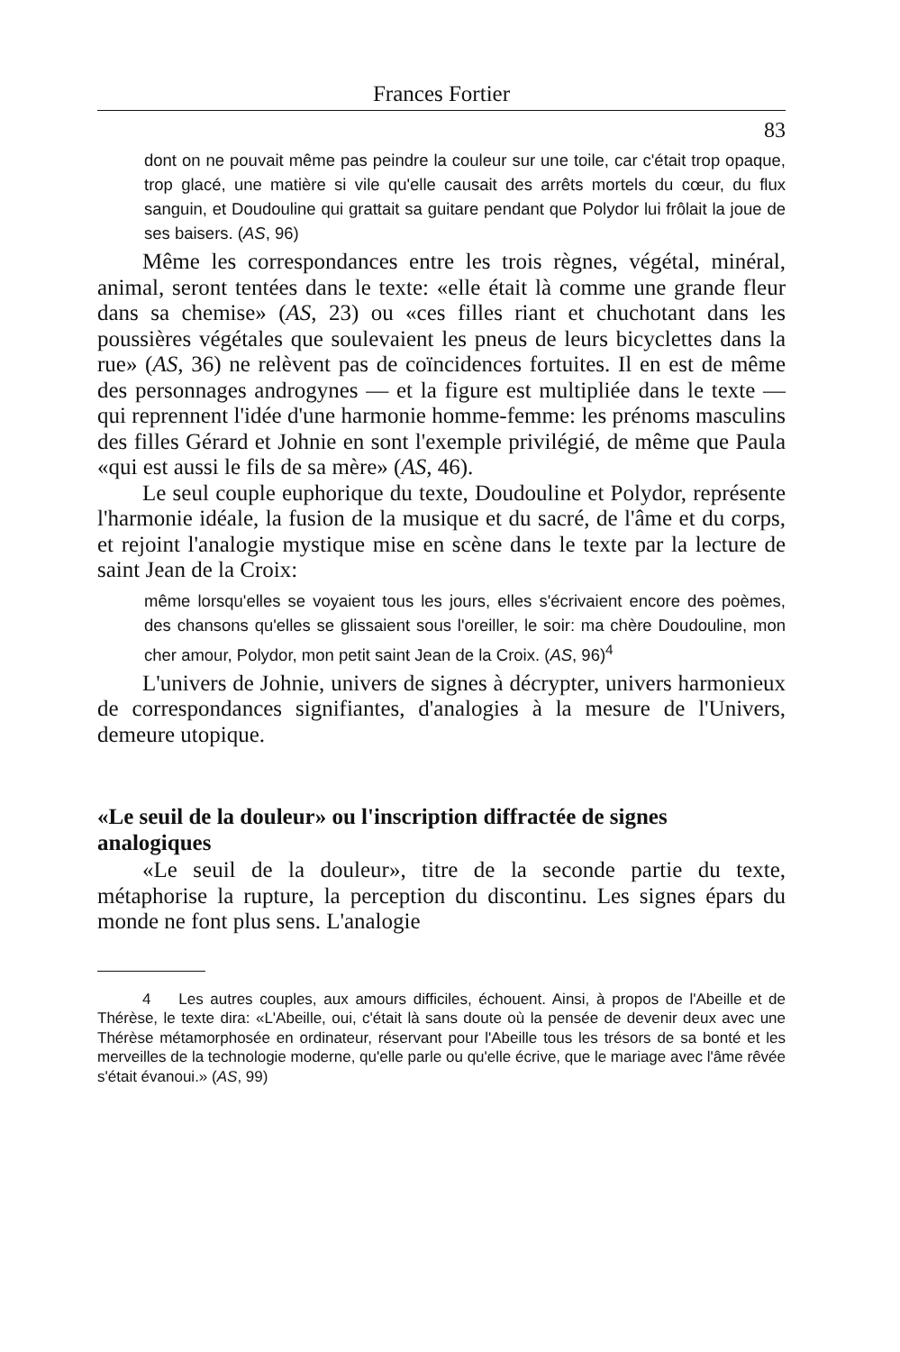Frances Fortier
83
dont on ne pouvait même pas peindre la couleur sur une toile, car c'était trop opaque, trop glacé, une matière si vile qu'elle causait des arrêts mortels du cœur, du flux sanguin, et Doudouline qui grattait sa guitare pendant que Polydor lui frôlait la joue de ses baisers. (AS, 96)
Même les correspondances entre les trois règnes, végétal, minéral, animal, seront tentées dans le texte: «elle était là comme une grande fleur dans sa chemise» (AS, 23) ou «ces filles riant et chuchotant dans les poussières végétales que soulevaient les pneus de leurs bicyclettes dans la rue» (AS, 36) ne relèvent pas de coïncidences fortuites. Il en est de même des personnages androgynes — et la figure est multipliée dans le texte — qui reprennent l'idée d'une harmonie homme-femme: les prénoms masculins des filles Gérard et Johnie en sont l'exemple privilégié, de même que Paula «qui est aussi le fils de sa mère» (AS, 46).
Le seul couple euphorique du texte, Doudouline et Polydor, représente l'harmonie idéale, la fusion de la musique et du sacré, de l'âme et du corps, et rejoint l'analogie mystique mise en scène dans le texte par la lecture de saint Jean de la Croix:
même lorsqu'elles se voyaient tous les jours, elles s'écrivaient encore des poèmes, des chansons qu'elles se glissaient sous l'oreiller, le soir: ma chère Doudouline, mon cher amour, Polydor, mon petit saint Jean de la Croix. (AS, 96)<sup>4</sup>
L'univers de Johnie, univers de signes à décrypter, univers harmonieux de correspondances signifiantes, d'analogies à la mesure de l'Univers, demeure utopique.
«Le seuil de la douleur» ou l'inscription diffractée de signes analogiques
«Le seuil de la douleur», titre de la seconde partie du texte, métaphorise la rupture, la perception du discontinu. Les signes épars du monde ne font plus sens. L'analogie
4 Les autres couples, aux amours difficiles, échouent. Ainsi, à propos de l'Abeille et de Thérèse, le texte dira: «L'Abeille, oui, c'était là sans doute où la pensée de devenir deux avec une Thérèse métamorphosée en ordinateur, réservant pour l'Abeille tous les trésors de sa bonté et les merveilles de la technologie moderne, qu'elle parle ou qu'elle écrive, que le mariage avec l'âme rêvée s'était évanoui.» (AS, 99)